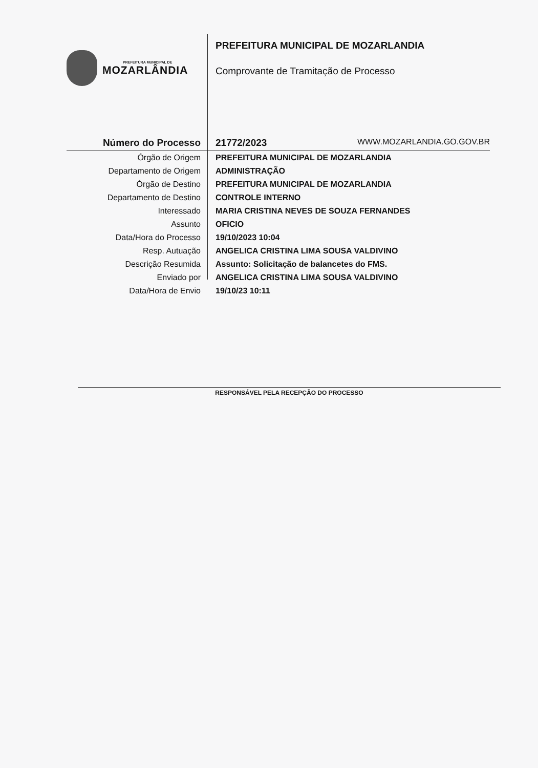PREFEITURA MUNICIPAL DE
MOZARLÂNDIA
PREFEITURA MUNICIPAL DE MOZARLANDIA
Comprovante de Tramitação de Processo
| Número do Processo | 21772/2023 WWW.MOZARLANDIA.GO.GOV.BR |
| Órgão de Origem | PREFEITURA MUNICIPAL DE MOZARLANDIA |
| Departamento de Origem | ADMINISTRAÇÃO |
| Órgão de Destino | PREFEITURA MUNICIPAL DE MOZARLANDIA |
| Departamento de Destino | CONTROLE INTERNO |
| Interessado | MARIA CRISTINA NEVES DE SOUZA FERNANDES |
| Assunto | OFICIO |
| Data/Hora do Processo | 19/10/2023 10:04 |
| Resp. Autuação | ANGELICA CRISTINA LIMA SOUSA VALDIVINO |
| Descrição Resumida | Assunto: Solicitação de balancetes do FMS. |
| Enviado por | ANGELICA CRISTINA LIMA SOUSA VALDIVINO |
| Data/Hora de Envio | 19/10/23 10:11 |
RESPONSÁVEL PELA RECEPÇÃO DO PROCESSO